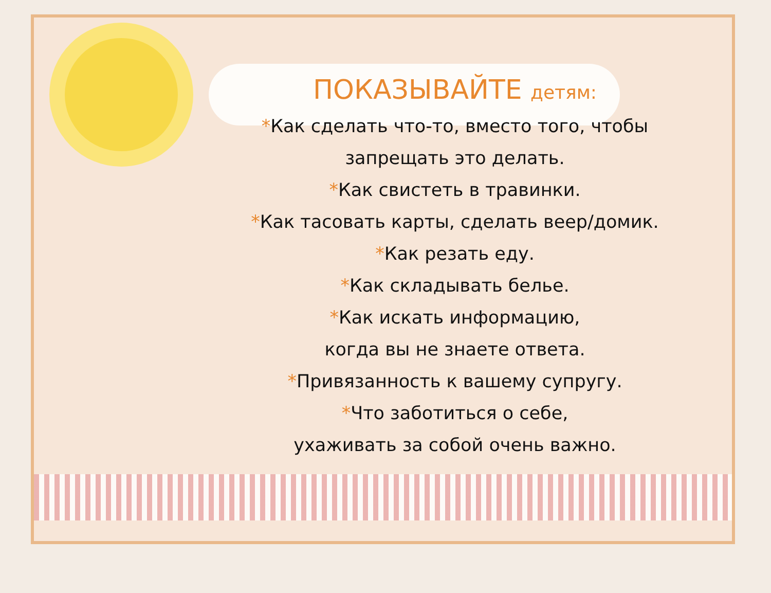ПОКАЗЫВАЙТЕ детям:
*Как сделать что-то, вместо того, чтобы
запрещать это делать.
*Как свистеть в травинки.
*Как тасовать карты, сделать веер/домик.
*Как резать еду.
*Как складывать белье.
*Как искать информацию,
когда вы не знаете ответа.
*Привязанность к вашему супругу.
*Что заботиться о себе,
ухаживать за собой очень важно.